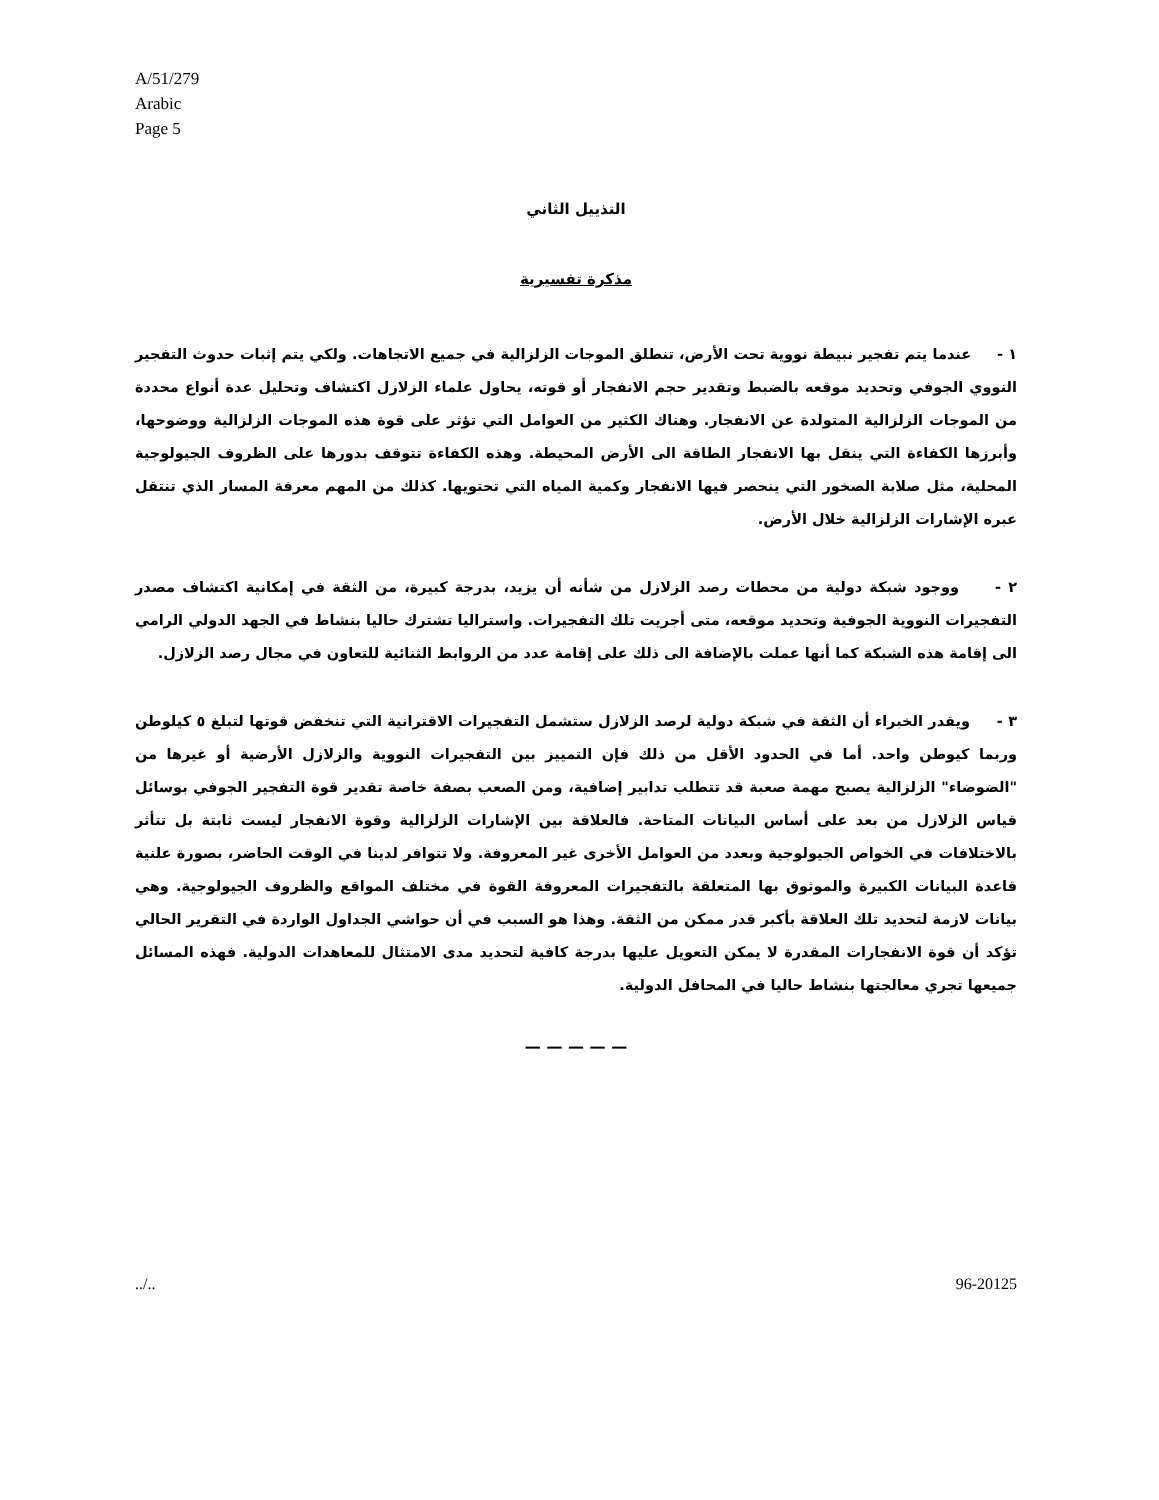A/51/279
Arabic
Page 5
التذييل الثاني
مذكرة تفسيرية
١ - عندما يتم تفجير نبيطة نووية تحت الأرض، تنطلق الموجات الزلزالية في جميع الاتجاهات. ولكي يتم إثبات حدوث التفجير النووي الجوفي وتحديد موقعه بالضبط وتقدير حجم الانفجار أو قوته، يحاول علماء الزلازل اكتشاف وتحليل عدة أنواع محددة من الموجات الزلزالية المتولدة عن الانفجار. وهناك الكثير من العوامل التي تؤثر على قوة هذه الموجات الزلزالية ووضوحها، وأبرزها الكفاءة التي ينقل بها الانفجار الطاقة الى الأرض المحيطة. وهذه الكفاءة تتوقف بدورها على الظروف الجيولوجية المحلية، مثل صلابة الصخور التي ينحصر فيها الانفجار وكمية المياه التي تحتويها. كذلك من المهم معرفة المسار الذي تنتقل عبره الإشارات الزلزالية خلال الأرض.
٢ - ووجود شبكة دولية من محطات رصد الزلازل من شأنه أن يزيد، بدرجة كبيرة، من الثقة في إمكانية اكتشاف مصدر التفجيرات النووية الجوفية وتحديد موقعه، متى أجريت تلك التفجيرات. واستراليا تشترك حاليا بنشاط في الجهد الدولي الرامي الى إقامة هذه الشبكة كما أنها عملت بالإضافة الى ذلك على إقامة عدد من الروابط الثنائية للتعاون في مجال رصد الزلازل.
٣ - ويقدر الخبراء أن الثقة في شبكة دولية لرصد الزلازل ستشمل التفجيرات الاقترانية التي تنخفض قوتها لتبلغ ٥ كيلوطن وربما كيوطن واحد. أما في الحدود الأقل من ذلك فإن التمييز بين التفجيرات النووية والزلازل الأرضية أو غيرها من "الضوضاء" الزلزالية يصبح مهمة صعبة قد تتطلب تدابير إضافية، ومن الصعب بصفة خاصة تقدير قوة التفجير الجوفي بوسائل قياس الزلازل من بعد على أساس البيانات المتاحة. فالعلاقة بين الإشارات الزلزالية وقوة الانفجار ليست ثابتة بل تتأثر بالاختلافات في الخواص الجيولوجية وبعدد من العوامل الأخرى غير المعروفة. ولا تتوافر لدينا في الوقت الحاضر، بصورة علنية قاعدة البيانات الكبيرة والموثوق بها المتعلقة بالتفجيرات المعروفة القوة في مختلف المواقع والظروف الجيولوجية. وهي بيانات لازمة لتحديد تلك العلاقة بأكبر قدر ممكن من الثقة. وهذا هو السبب في أن حواشي الجداول الواردة في التقرير الحالي تؤكد أن قوة الانفجارات المقدرة لا يمكن التعويل عليها بدرجة كافية لتحديد مدى الامتثال للمعاهدات الدولية. فهذه المسائل جميعها تجري معالجتها بنشاط حاليا في المحافل الدولية.
— — — — —
../.. 96-20125